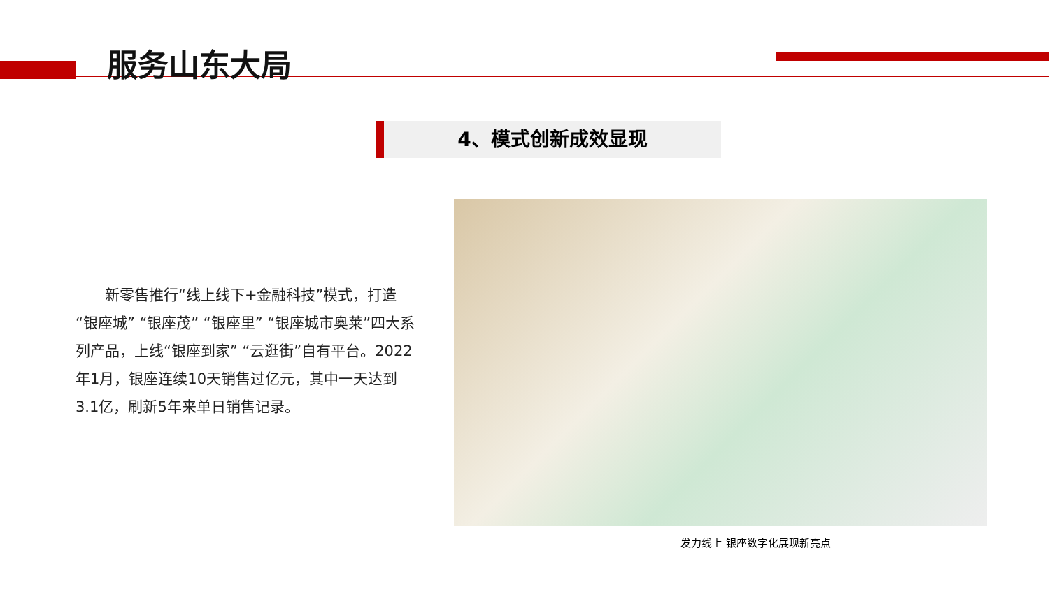服务山东大局
4、模式创新成效显现
　　新零售推行“线上线下+金融科技”模式，打造“银座城” “银座茂” “银座里” “银座城市奥莱”四大系列产品，上线“银座到家” “云逛街”自有平台。2022年1月，银座连续10天销售过亿元，其中一天达到3.1亿，刷新5年来单日销售记录。
发力线上 银座数字化展现新亮点